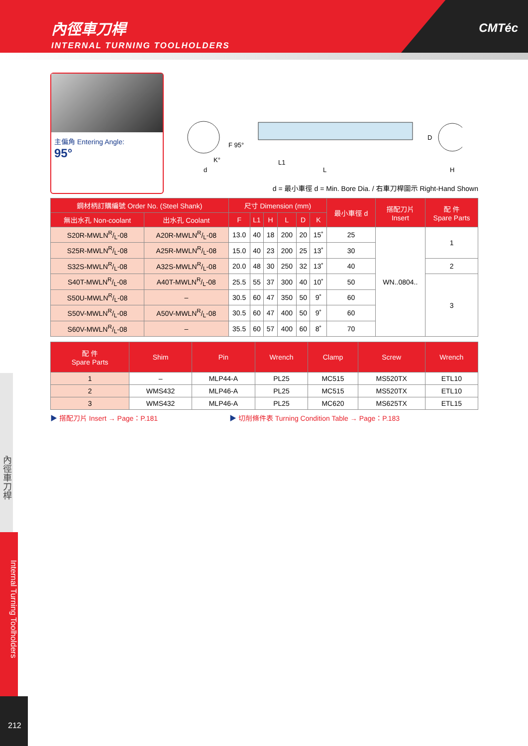內徑車刀桿
INTERNAL TURNING TOOLHOLDERS
CMTéc
主偏角 Entering Angle:
95°
F 95°
L
D
H
d
K°
L1
d = 最小車徑 d = Min. Bore Dia. / 右車刀桿圖示 Right-Hand Shown
| 鋼材柄訂購編號 Order No. (Steel Shank) | | 尺寸 Dimension (mm) | | | | | | 最小車徑 d | 搭配刀片 Insert | 配 件 Spare Parts |
| --- | --- | --- | --- | --- | --- | --- | --- | --- | --- | --- |
| 無出水孔 Non-coolant | 出水孔 Coolant | F | L1 | H | L | D | K | | | |
| S20R-MWLNR/L-08 | A20R-MWLNR/L-08 | 13.0 | 40 | 18 | 200 | 20 | 15˚ | 25 | WN..0804.. | 1 |
| S25R-MWLNR/L-08 | A25R-MWLNR/L-08 | 15.0 | 40 | 23 | 200 | 25 | 13˚ | 30 | | |
| S32S-MWLNR/L-08 | A32S-MWLNR/L-08 | 20.0 | 48 | 30 | 250 | 32 | 13˚ | 40 | | 2 |
| S40T-MWLNR/L-08 | A40T-MWLNR/L-08 | 25.5 | 55 | 37 | 300 | 40 | 10˚ | 50 | | 3 |
| S50U-MWLNR/L-08 | – | 30.5 | 60 | 47 | 350 | 50 | 9˚ | 60 | | |
| S50V-MWLNR/L-08 | A50V-MWLNR/L-08 | 30.5 | 60 | 47 | 400 | 50 | 9˚ | 60 | | |
| S60V-MWLNR/L-08 | – | 35.5 | 60 | 57 | 400 | 60 | 8˚ | 70 | | |
| 配 件 Spare Parts | Shim | Pin | Wrench | Clamp | Screw | Wrench |
| --- | --- | --- | --- | --- | --- | --- |
| 1 | – | MLP44-A | PL25 | MC515 | MS520TX | ETL10 |
| 2 | WMS432 | MLP46-A | PL25 | MC515 | MS520TX | ETL10 |
| 3 | WMS432 | MLP46-A | PL25 | MC620 | MS625TX | ETL15 |
▶ 搭配刀片 Insert → Page：P.181 ▶ 切削條件表 Turning Condition Table → Page：P.183
內徑車刀桿
Internal Turning Toolholders
212